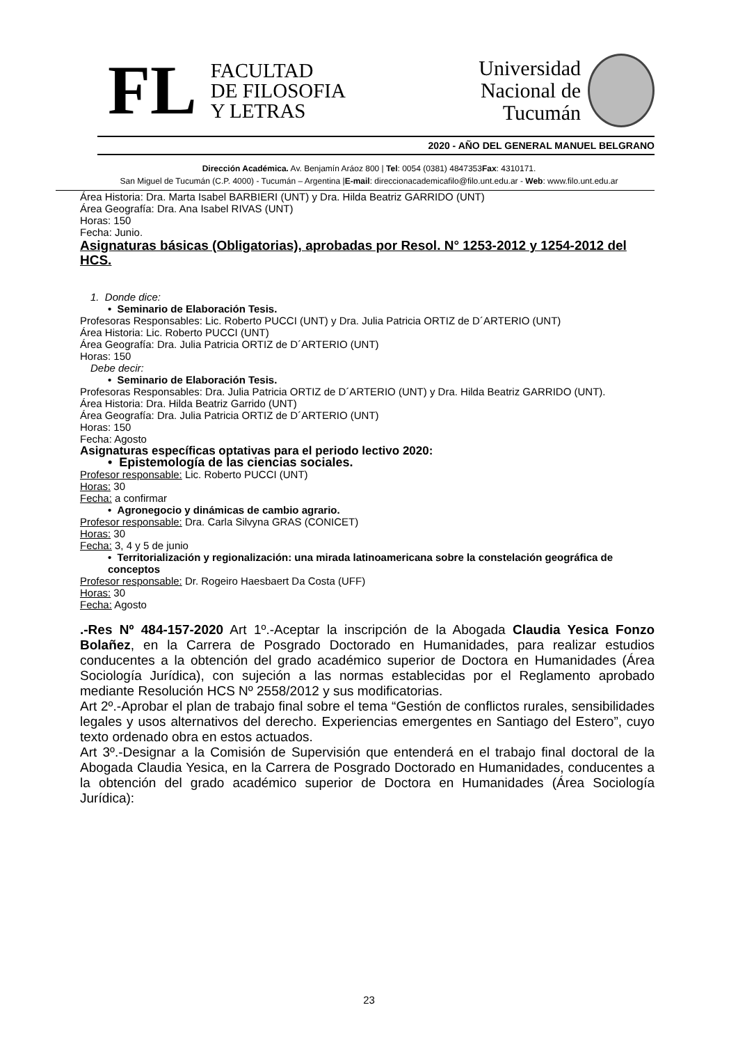FL
FACULTAD
DE FILOSOFIA
Y LETRAS
Universidad
Nacional de
Tucumán
2020 - AÑO DEL GENERAL MANUEL BELGRANO
Dirección Académica. Av. Benjamín Aráoz 800 | Tel: 0054 (0381) 4847353Fax: 4310171.
San Miguel de Tucumán (C.P. 4000) - Tucumán – Argentina |E-mail: direccionacademicafilo@filo.unt.edu.ar - Web: www.filo.unt.edu.ar
Área Historia: Dra. Marta Isabel BARBIERI (UNT) y Dra. Hilda Beatriz GARRIDO (UNT)
Área Geografía: Dra. Ana Isabel RIVAS (UNT)
Horas: 150
Fecha: Junio.
Asignaturas básicas (Obligatorias), aprobadas por Resol. N° 1253-2012 y 1254-2012 del HCS.
1. Donde dice:
• Seminario de Elaboración Tesis.
Profesoras Responsables: Lic. Roberto PUCCI (UNT) y Dra. Julia Patricia ORTIZ de D´ARTERIO (UNT)
Área Historia: Lic. Roberto PUCCI (UNT)
Área Geografía: Dra. Julia Patricia ORTIZ de D´ARTERIO (UNT)
Horas: 150
Debe decir:
• Seminario de Elaboración Tesis.
Profesoras Responsables: Dra. Julia Patricia ORTIZ de D´ARTERIO (UNT) y Dra. Hilda Beatriz GARRIDO (UNT).
Área Historia: Dra. Hilda Beatriz Garrido (UNT)
Área Geografía: Dra. Julia Patricia ORTIZ de D´ARTERIO (UNT)
Horas: 150
Fecha: Agosto
Asignaturas específicas optativas para el periodo lectivo 2020:
• Epistemología de las ciencias sociales.
Profesor responsable: Lic. Roberto PUCCI (UNT)
Horas: 30
Fecha: a confirmar
• Agronegocio y dinámicas de cambio agrario.
Profesor responsable: Dra. Carla Silvyna GRAS (CONICET)
Horas: 30
Fecha: 3, 4 y 5 de junio
• Territorialización y regionalización: una mirada latinoamericana sobre la constelación geográfica de conceptos
Profesor responsable: Dr. Rogeiro Haesbaert Da Costa (UFF)
Horas: 30
Fecha: Agosto
.-Res Nº 484-157-2020 Art 1º.-Aceptar la inscripción de la Abogada Claudia Yesica Fonzo Bolañez, en la Carrera de Posgrado Doctorado en Humanidades, para realizar estudios conducentes a la obtención del grado académico superior de Doctora en Humanidades (Área Sociología Jurídica), con sujeción a las normas establecidas por el Reglamento aprobado mediante Resolución HCS Nº 2558/2012 y sus modificatorias.
Art 2º.-Aprobar el plan de trabajo final sobre el tema “Gestión de conflictos rurales, sensibilidades legales y usos alternativos del derecho. Experiencias emergentes en Santiago del Estero”, cuyo texto ordenado obra en estos actuados.
Art 3º.-Designar a la Comisión de Supervisión que entenderá en el trabajo final doctoral de la Abogada Claudia Yesica, en la Carrera de Posgrado Doctorado en Humanidades, conducentes a la obtención del grado académico superior de Doctora en Humanidades (Área Sociología Jurídica):
23